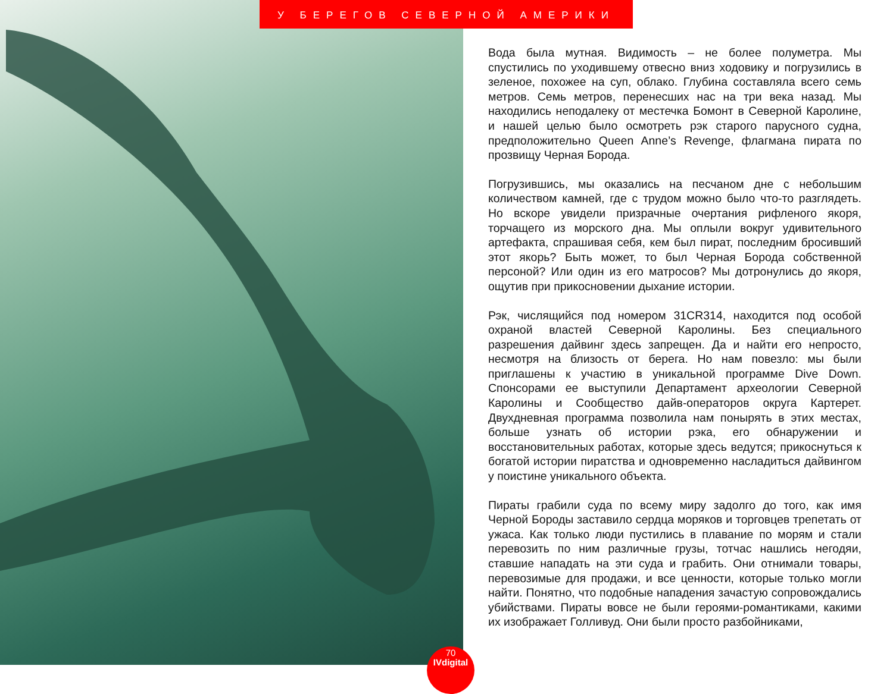У БЕРЕГОВ СЕВЕРНОЙ АМЕРИКИ
Вода была мутная. Видимость – не более полуметра. Мы спустились по уходившему отвесно вниз ходовику и погрузились в зеленое, похожее на суп, облако. Глубина составляла всего семь метров. Семь метров, перенесших нас на три века назад. Мы находились неподалеку от местечка Бомонт в Северной Каролине, и нашей целью было осмотреть рэк старого парусного судна, предположительно Queen Anne’s Revenge, флагмана пирата по прозвищу Черная Борода.
Погрузившись, мы оказались на песчаном дне с небольшим количеством камней, где с трудом можно было что-то разглядеть. Но вскоре увидели призрачные очертания рифленого якоря, торчащего из морского дна. Мы оплыли вокруг удивительного артефакта, спрашивая себя, кем был пират, последним бросивший этот якорь? Быть может, то был Черная Борода собственной персоной? Или один из его матросов? Мы дотронулись до якоря, ощутив при прикосновении дыхание истории.
Рэк, числящийся под номером 31CR314, находится под особой охраной властей Северной Каролины. Без специального разрешения дайвинг здесь запрещен. Да и найти его непросто, несмотря на близость от берега. Но нам повезло: мы были приглашены к участию в уникальной программе Dive Down. Спонсорами ее выступили Департамент археологии Северной Каролины и Сообщество дайв-операторов округа Картерет. Двухдневная программа позволила нам понырять в этих местах, больше узнать об истории рэка, его обнаружении и восстановительных работах, которые здесь ведутся; прикоснуться к богатой истории пиратства и одновременно насладиться дайвингом у поистине уникального объекта.
Пираты грабили суда по всему миру задолго до того, как имя Черной Бороды заставило сердца моряков и торговцев трепетать от ужаса. Как только люди пустились в плавание по морям и стали перевозить по ним различные грузы, тотчас нашлись негодяи, ставшие нападать на эти суда и грабить. Они отнимали товары, перевозимые для продажи, и все ценности, которые только могли найти. Понятно, что подобные нападения зачастую сопровождались убийствами. Пираты вовсе не были героями-романтиками, какими их изображает Голливуд. Они были просто разбойниками,
70
IVdigital